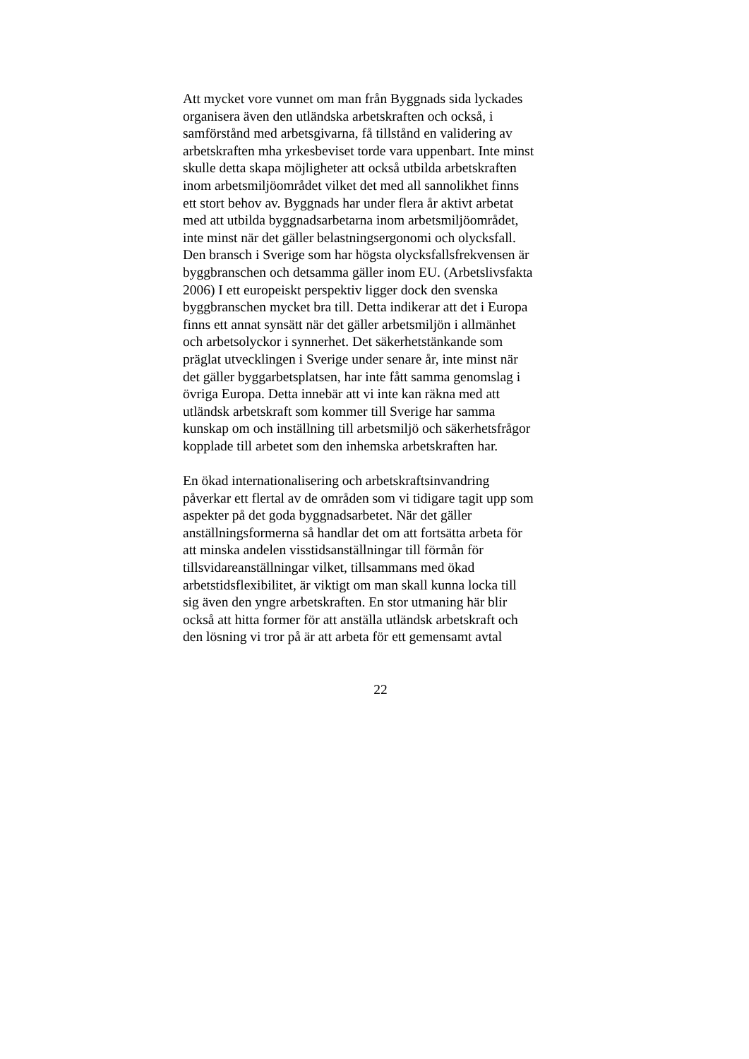Att mycket vore vunnet om man från Byggnads sida lyckades
organisera även den utländska arbetskraften och också, i
samförstånd med arbetsgivarna, få tillstånd en validering av
arbetskraften mha yrkesbeviset torde vara uppenbart. Inte minst
skulle detta skapa möjligheter att också utbilda arbetskraften
inom arbetsmiljöområdet vilket det med all sannolikhet finns
ett stort behov av. Byggnads har under flera år aktivt arbetat
med att utbilda byggnadsarbetarna inom arbetsmiljöområdet,
inte minst när det gäller belastningsergonomi och olycksfall.
Den bransch i Sverige som har högsta olycksfallsfrekvensen är
byggbranschen och detsamma gäller inom EU. (Arbetslivsfakta
2006) I ett europeiskt perspektiv ligger dock den svenska
byggbranschen mycket bra till. Detta indikerar att det i Europa
finns ett annat synsätt när det gäller arbetsmiljön i allmänhet
och arbetsolyckor i synnerhet. Det säkerhetstänkande som
präglat utvecklingen i Sverige under senare år, inte minst när
det gäller byggarbetsplatsen, har inte fått samma genomslag i
övriga Europa. Detta innebär att vi inte kan räkna med att
utländsk arbetskraft som kommer till Sverige har samma
kunskap om och inställning till arbetsmiljö och säkerhetsfrågor
kopplade till arbetet som den inhemska arbetskraften har.
En ökad internationalisering och arbetskraftsinvandring
påverkar ett flertal av de områden som vi tidigare tagit upp som
aspekter på det goda byggnadsarbetet. När det gäller
anställningsformerna så handlar det om att fortsätta arbeta för
att minska andelen visstidsanställningar till förmån för
tillsvidareanställningar vilket, tillsammans med ökad
arbetstidsflexibilitet, är viktigt om man skall kunna locka till
sig även den yngre arbetskraften. En stor utmaning här blir
också att hitta former för att anställa utländsk arbetskraft och
den lösning vi tror på är att arbeta för ett gemensamt avtal
22